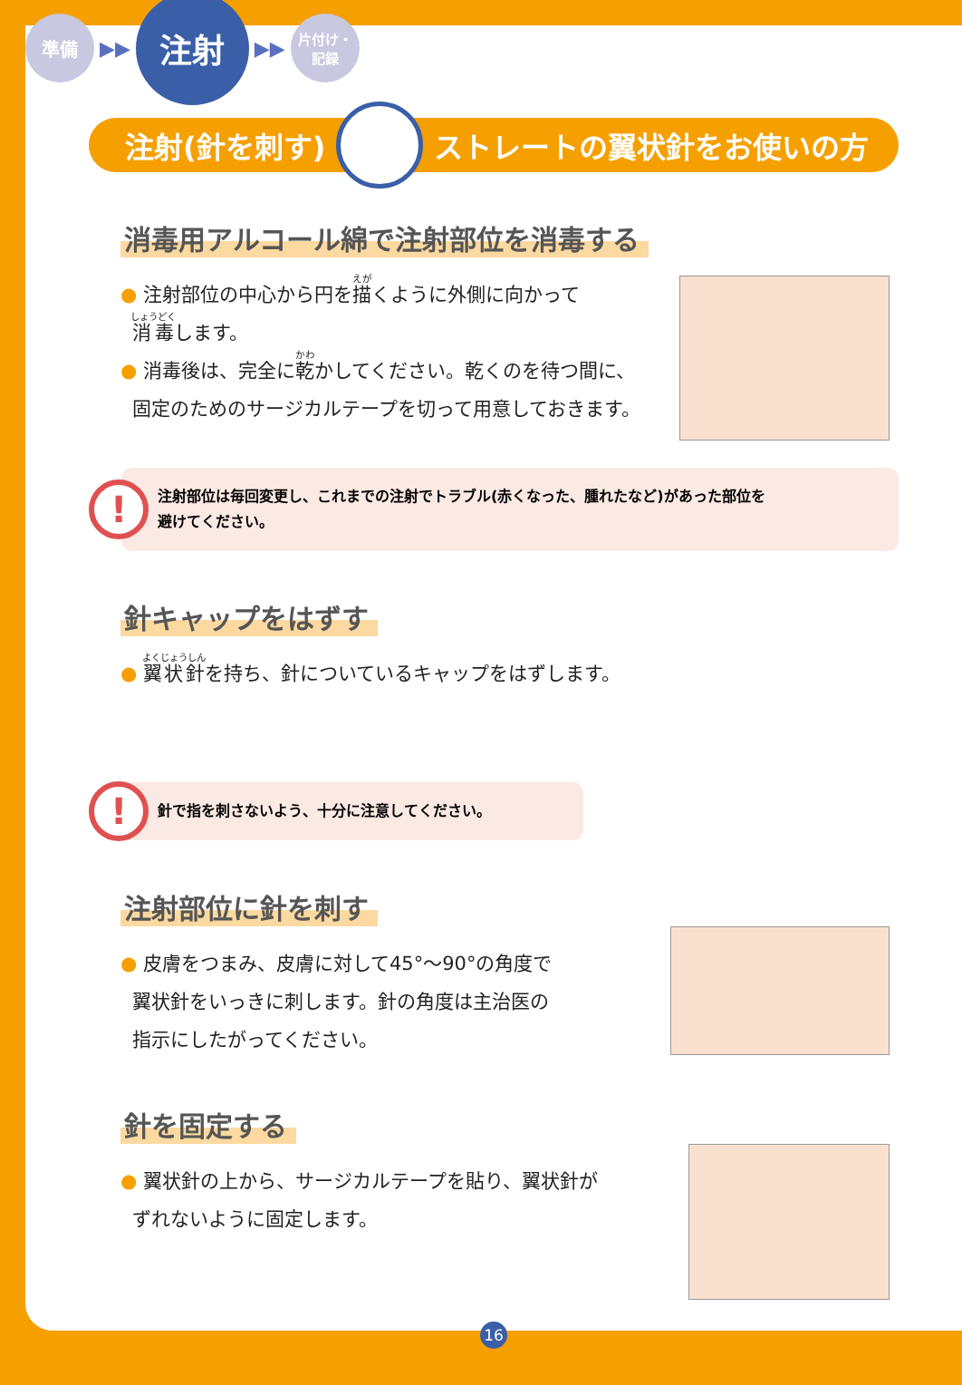準備
▶▶
注射
▶▶
片付け・
記録
注射(針を刺す) ストレートの翼状針をお使いの方
消毒用アルコール綿で注射部位を消毒する
● 注射部位の中心から円を描くように外側に向かって
消毒します。
● 消毒後は、完全に乾かしてください。乾くのを待つ間に、
固定のためのサージカルテープを切って用意しておきます。
!
注射部位は毎回変更し、これまでの注射でトラブル(赤くなった、腫れたなど)があった部位を
避けてください。
針キャップをはずす
● 翼状針を持ち、針についているキャップをはずします。
!
針で指を刺さないよう、十分に注意してください。
注射部位に針を刺す
● 皮膚をつまみ、皮膚に対して45°〜90°の角度で
翼状針をいっきに刺します。針の角度は主治医の
指示にしたがってください。
針を固定する
● 翼状針の上から、サージカルテープを貼り、翼状針が
ずれないように固定します。
16